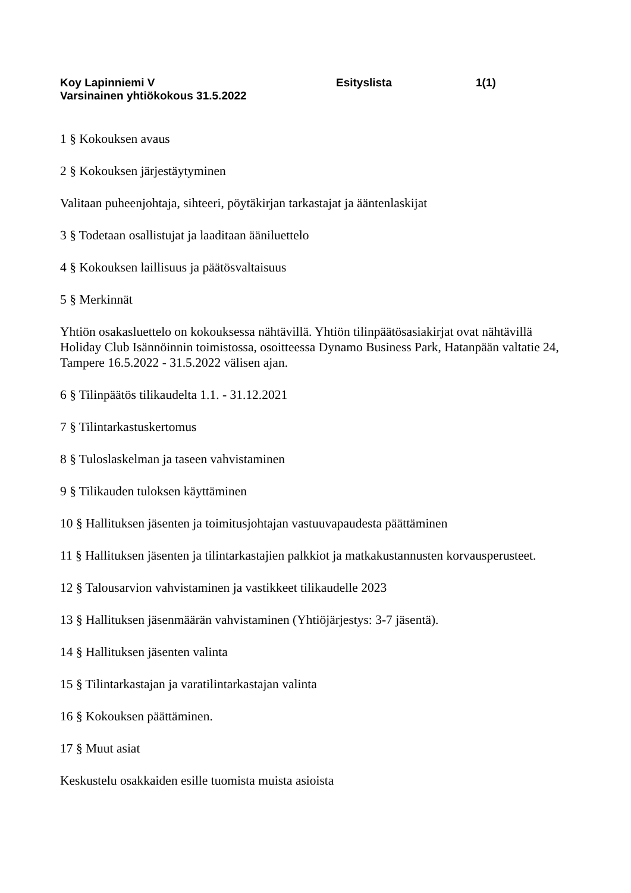Koy Lapinniemi V Esityslista 1(1)
Varsinainen yhtiökokous 31.5.2022
1 § Kokouksen avaus
2 § Kokouksen järjestäytyminen
Valitaan puheenjohtaja, sihteeri, pöytäkirjan tarkastajat ja ääntenlaskijat
3 § Todetaan osallistujat ja laaditaan ääniluettelo
4 § Kokouksen laillisuus ja päätösvaltaisuus
5 § Merkinnät
Yhtiön osakasluettelo on kokouksessa nähtävillä. Yhtiön tilinpäätösasiakirjat ovat nähtävillä Holiday Club Isännöinnin toimistossa, osoitteessa Dynamo Business Park, Hatanpään valtatie 24, Tampere 16.5.2022 - 31.5.2022 välisen ajan.
6 § Tilinpäätös tilikaudelta 1.1. - 31.12.2021
7 § Tilintarkastuskertomus
8 § Tuloslaskelman ja taseen vahvistaminen
9 § Tilikauden tuloksen käyttäminen
10 § Hallituksen jäsenten ja toimitusjohtajan vastuuvapaudesta päättäminen
11 § Hallituksen jäsenten ja tilintarkastajien palkkiot ja matkakustannusten korvausperusteet.
12 § Talousarvion vahvistaminen ja vastikkeet tilikaudelle 2023
13 § Hallituksen jäsenmäärän vahvistaminen (Yhtiöjärjestys: 3-7 jäsentä).
14 § Hallituksen jäsenten valinta
15 § Tilintarkastajan ja varatilintarkastajan valinta
16 § Kokouksen päättäminen.
17 § Muut asiat
Keskustelu osakkaiden esille tuomista muista asioista